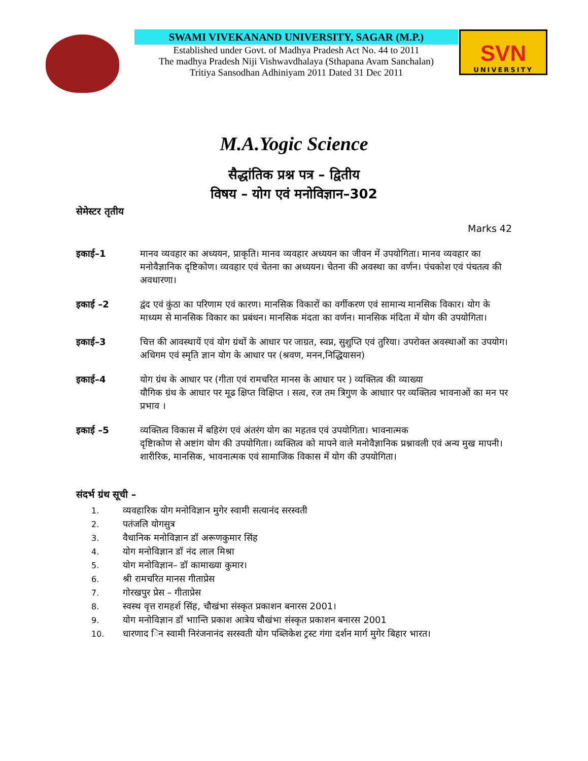SWAMI VIVEKANAND UNIVERSITY, SAGAR (M.P.)
Established under Govt. of Madhya Pradesh Act No. 44 to 2011
The madhya Pradesh Niji Vishwavdhalaya (Sthapana Avam Sanchalan)
Tritiya Sansodhan Adhiniyam 2011 Dated 31 Dec 2011
SVN
UNIVERSITY
M.A.Yogic Science
सैद्धांतिक प्रश्न पत्र – द्वितीय
विषय – योग एवं मनोविज्ञान–302
सेमेस्टर तृतीय
Marks 42
इकाई–1 मानव व्यवहार का अध्ययन, प्राकृति। मानव व्यवहार अध्ययन का जीवन में उपयोगिता। मानव व्यवहार का मनोवैज्ञानिक दृष्टिकोण। व्यवहार एवं चेतना का अध्ययन। चेतना की अवस्था का वर्णन। पंचकोश एवं पंचतत्व की अवधारणा।
इकाई –2 द्वंद एवं कुंठा का परिणाम एवं कारण। मानसिक विकारों का वर्गीकरण एवं सामान्य मानसिक विकार। योग के माध्यम से मानसिक विकार का प्रबंधन। मानसिक मंदता का वर्णन। मानसिक मंदिता में योग की उपयोगिता।
इकाई–3 चित्त की आवस्थायें एवं योग ग्रंथों के आधार पर जाग्रत, स्वप्न, सुशुप्ति एवं तुरिया। उपरोक्त अवस्थाओं का उपयोग। अधिगम एवं स्मृति ज्ञान योग के आधार पर (श्रवण, मनन,निद्धियासन)
इकाई–4 योग ग्रंथ के आधार पर (गीता एवं रामचरित मानस के आधार पर ) व्यक्तित्व की व्याख्या
यौगिक ग्रंथ के आधार पर मूढ क्षिप्त विक्षिप्त । सत्व, रज तम त्रिगुण के आधाार पर व्यक्तित्व भावनाओं का मन पर प्रभाव ।
इकाई –5 व्यक्तित्व विकास में बहिरंग एवं अंतरंग योग का महतव एवं उपयोगिता। भावनात्मक
दृष्टिाकोण से अष्टांग योग की उपयोगिता। व्यक्तित्व को मापने वाले मनोवैज्ञानिक प्रश्नावली एवं अन्य मुख मापनी। शारीरिक, मानसिक, भावनात्मक एवं सामाजिक विकास में योग की उपयोगिता।
संदर्भ ग्रंथ सूची –
1. व्यवहारिक योग मनोविज्ञान मुगेर स्वामी सत्यानंद सरस्वती
2. पतंजलि योगसुत्र
3. वैधानिक मनोविज्ञान डॉ अरूणकुमार सिंह
4. योग मनोविज्ञान डॉ नंद लाल मिश्रा
5. योग मनोविज्ञान– डॉ कामाख्या कुमार।
6. श्री रामचरित मानस गीताप्रेस
7. गोरखपुर प्रेस – गीताप्रेस
8. स्वस्थ वृत्त रामहर्श सिंह, चौखंभा संस्कृत प्रकाशन बनारस 2001।
9. योग मनोविज्ञान डॉ भाान्ति प्रकाश आत्रेय चौखंभा संस्कृत प्रकाशन बनारस 2001
10. धारणाद िन स्वामी निरंजनानंद सरस्वती योग पब्लिकेश ट्रस्ट गंगा दर्शन मार्ग मुगेर बिहार भारत।